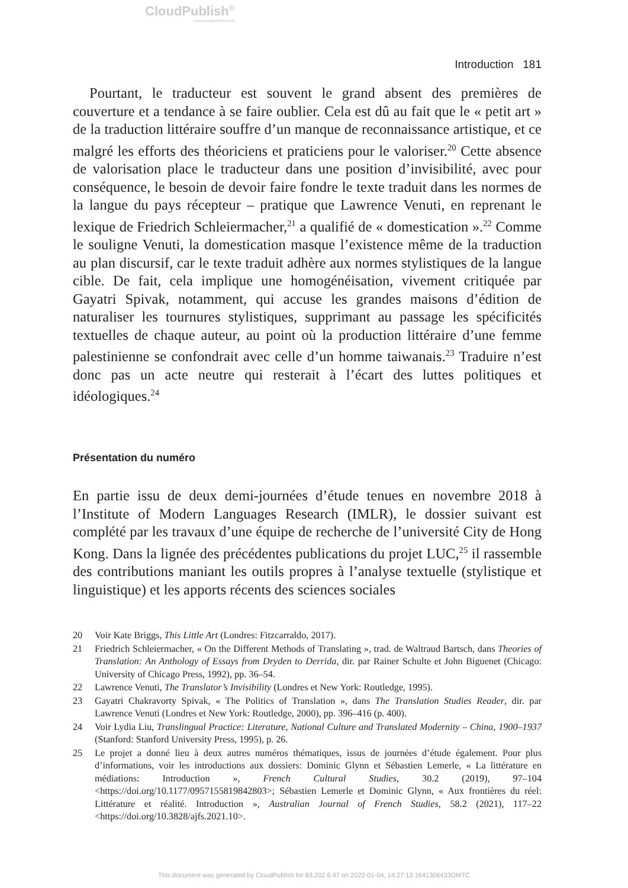CloudPublish<sup>®</sup>
www.cloudpublish.co.uk
Introduction 181
Pourtant, le traducteur est souvent le grand absent des premières de couverture et a tendance à se faire oublier. Cela est dû au fait que le « petit art » de la traduction littéraire souffre d’un manque de reconnaissance artistique, et ce malgré les efforts des théoriciens et praticiens pour le valoriser.<sup>20</sup> Cette absence de valorisation place le traducteur dans une position d’invisibilité, avec pour conséquence, le besoin de devoir faire fondre le texte traduit dans les normes de la langue du pays récepteur – pratique que Lawrence Venuti, en reprenant le lexique de Friedrich Schleiermacher,<sup>21</sup> a qualifié de « domestication ».<sup>22</sup> Comme le souligne Venuti, la domestication masque l’existence même de la traduction au plan discursif, car le texte traduit adhère aux normes stylistiques de la langue cible. De fait, cela implique une homogénéisation, vivement critiquée par Gayatri Spivak, notamment, qui accuse les grandes maisons d’édition de naturaliser les tournures stylistiques, supprimant au passage les spécificités textuelles de chaque auteur, au point où la production littéraire d’une femme palestinienne se confondrait avec celle d’un homme taiwanais.<sup>23</sup> Traduire n’est donc pas un acte neutre qui resterait à l’écart des luttes politiques et idéologiques.<sup>24</sup>
Présentation du numéro
En partie issu de deux demi-journées d’étude tenues en novembre 2018 à l’Institute of Modern Languages Research (IMLR), le dossier suivant est complété par les travaux d’une équipe de recherche de l’université City de Hong Kong. Dans la lignée des précédentes publications du projet LUC,<sup>25</sup> il rassemble des contributions maniant les outils propres à l’analyse textuelle (stylistique et linguistique) et les apports récents des sciences sociales
20 Voir Kate Briggs, This Little Art (Londres: Fitzcarraldo, 2017).
21 Friedrich Schleiermacher, « On the Different Methods of Translating », trad. de Waltraud Bartsch, dans Theories of Translation: An Anthology of Essays from Dryden to Derrida, dir. par Rainer Schulte et John Biguenet (Chicago: University of Chicago Press, 1992), pp. 36–54.
22 Lawrence Venuti, The Translator’s Invisibility (Londres et New York: Routledge, 1995).
23 Gayatri Chakravorty Spivak, « The Politics of Translation », dans The Translation Studies Reader, dir. par Lawrence Venuti (Londres et New York: Routledge, 2000), pp. 396–416 (p. 400).
24 Voir Lydia Liu, Translingual Practice: Literature, National Culture and Translated Modernity – China, 1900–1937 (Stanford: Stanford University Press, 1995), p. 26.
25 Le projet a donné lieu à deux autres numéros thématiques, issus de journées d’étude également. Pour plus d’informations, voir les introductions aux dossiers: Dominic Glynn et Sébastien Lemerle, « La littérature en médiations: Introduction », French Cultural Studies, 30.2 (2019), 97–104 <https://doi.org/10.1177/0957155819842803>; Sébastien Lemerle et Dominic Glynn, « Aux frontières du réel: Littérature et réalité. Introduction », Australian Journal of French Studies, 58.2 (2021), 117–22 <https://doi.org/10.3828/ajfs.2021.10>.
This document was generated by CloudPublish for 83.202.6.47 on 2022-01-04, 14:27:13 1641306433GMTC